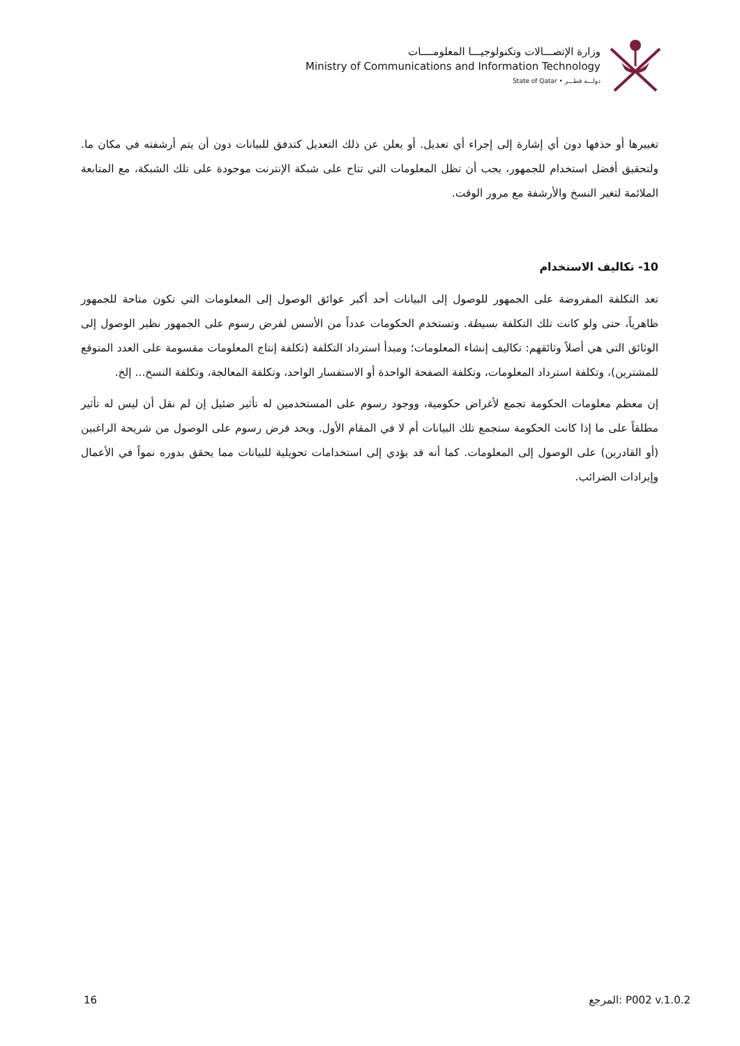وزارة الإتصـــالات وتكنولوجيـــا المعلومــــات
Ministry of Communications and Information Technology
State of Qatar • دولـــة قطـــر
تغييرها أو حذفها دون أي إشارة إلى إجراء أي تعديل. أو يعلن عن ذلك التعديل كتدفق للبيانات دون أن يتم أرشفته في مكان ما. ولتحقيق أفضل استخدام للجمهور، يجب أن تظل المعلومات التي تتاح على شبكة الإنترنت موجودة على تلك الشبكة، مع المتابعة الملائمة لتغير النسخ والأرشفة مع مرور الوقت.
10- تكاليف الاستخدام
تعد التكلفة المفروضة على الجمهور للوصول إلى البيانات أحد أكبر عوائق الوصول إلى المعلومات التي تكون متاحة للجمهور ظاهرياً، حتى ولو كانت تلك التكلفة بسيطة. وتستخدم الحكومات عدداً من الأسس لفرض رسوم على الجمهور نظير الوصول إلى الوثائق التي هي أصلاً وثائقهم: تكاليف إنشاء المعلومات؛ ومبدأ استرداد التكلفة (تكلفة إنتاج المعلومات مقسومة على العدد المتوقع للمشترين)، وتكلفة استرداد المعلومات، وتكلفة الصفحة الواحدة أو الاستفسار الواحد، وتكلفة المعالجة، وتكلفة النسخ... إلخ.
إن معظم معلومات الحكومة تجمع لأغراض حكومية، ووجود رسوم على المستخدمين له تأثير ضئيل إن لم نقل أن ليس له تأثير مطلقاً على ما إذا كانت الحكومة ستجمع تلك البيانات أم لا في المقام الأول. ويحد فرض رسوم على الوصول من شريحة الراغبين (أو القادرين) على الوصول إلى المعلومات. كما أنه قد يؤدي إلى استخدامات تحويلية للبيانات مما يحقق بدوره نمواً في الأعمال وإيرادات الضرائب.
16 المرجع: P002 v.1.0.2